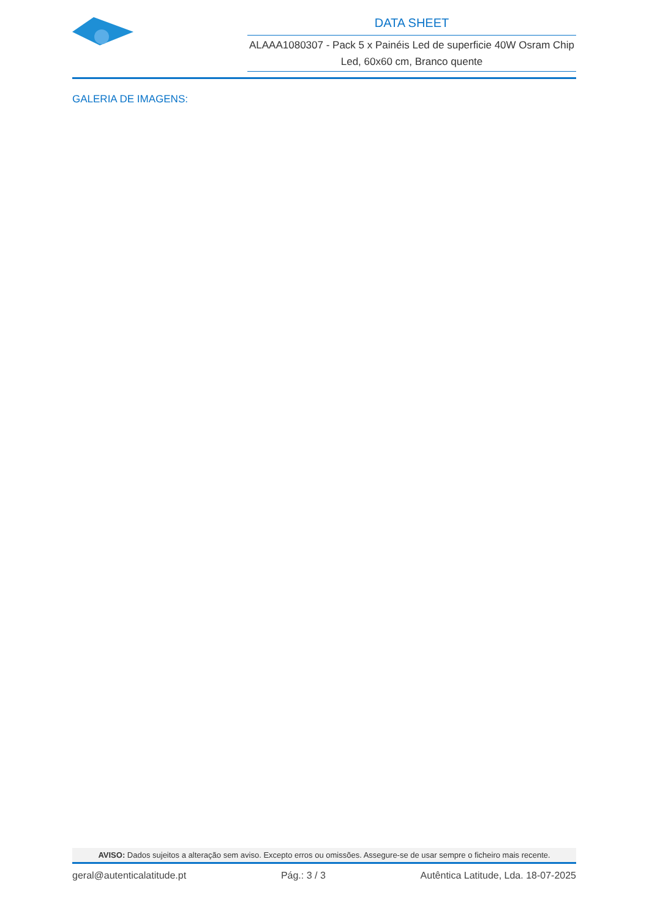DATA SHEET
ALAAA1080307 - Pack 5 x Painéis Led de superficie 40W Osram Chip Led, 60x60 cm, Branco quente
GALERIA DE IMAGENS:
AVISO: Dados sujeitos a alteração sem aviso. Excepto erros ou omissões. Assegure-se de usar sempre o ficheiro mais recente.
geral@autenticalatitude.pt Pág.: 3 / 3 Autêntica Latitude, Lda. 18-07-2025